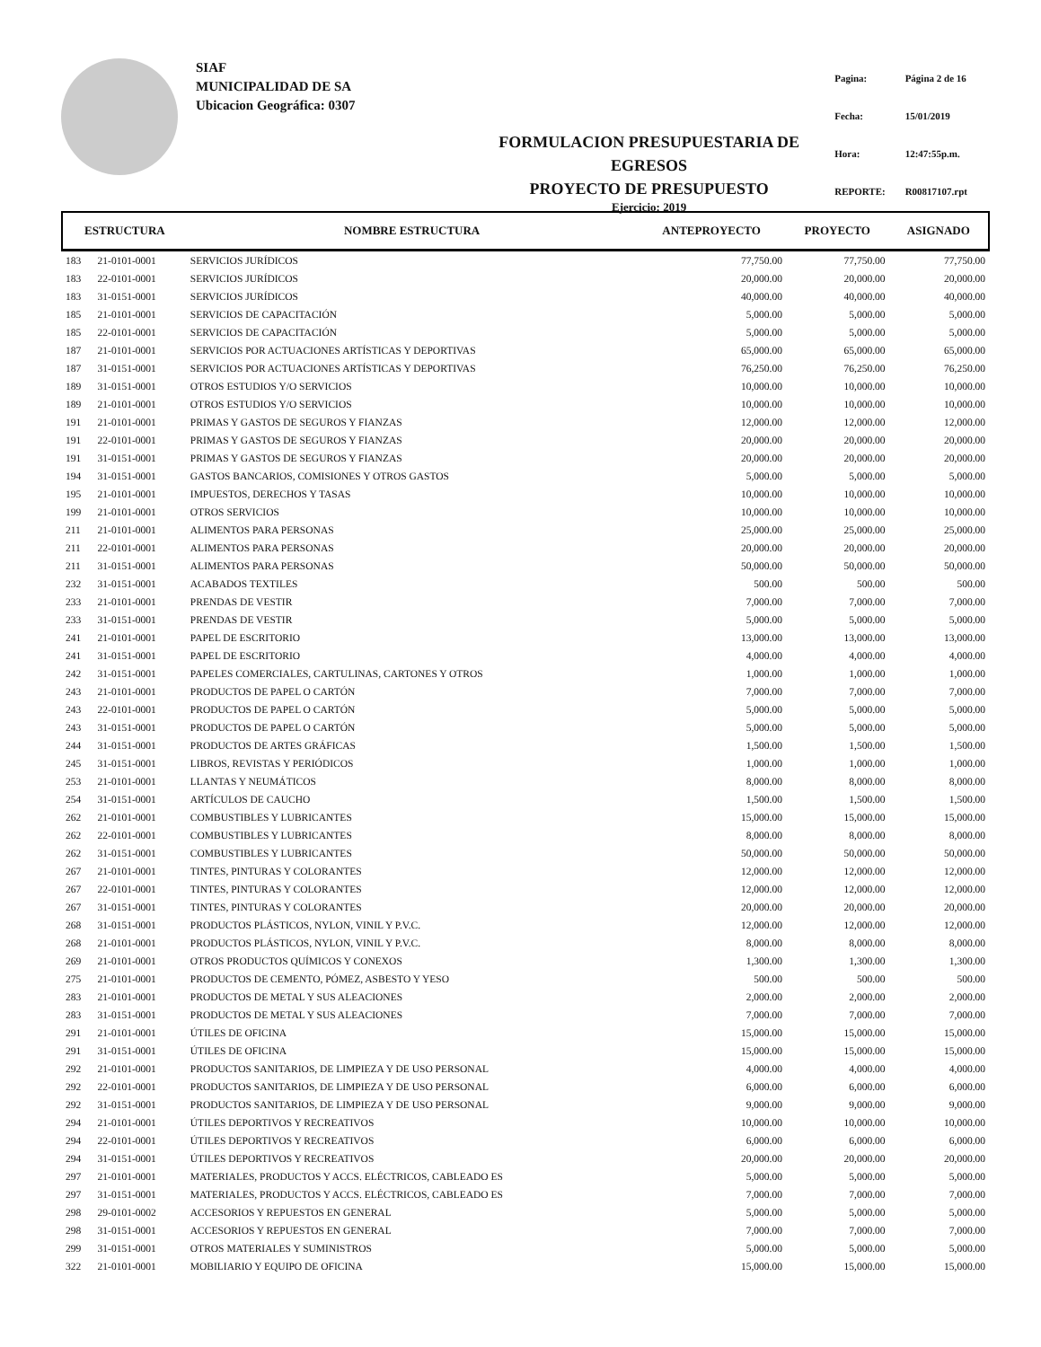SIAF
MUNICIPALIDAD DE SA
Ubicacion Geográfica: 0307
FORMULACION PRESUPUESTARIA DE EGRESOS
PROYECTO DE PRESUPUESTO
Ejercicio: 2019
| Pagina: | Página 2 de 16 |
| Fecha: | 15/01/2019 |
| Hora: | 12:47:55p.m. |
| REPORTE: | R00817107.rpt |
| ESTRUCTURA | | NOMBRE ESTRUCTURA | ANTEPROYECTO | PROYECTO | ASIGNADO |
| --- | --- | --- | --- | --- | --- |
| 183 | 21-0101-0001 | SERVICIOS JURÍDICOS | 77,750.00 | 77,750.00 | 77,750.00 |
| 183 | 22-0101-0001 | SERVICIOS JURÍDICOS | 20,000.00 | 20,000.00 | 20,000.00 |
| 183 | 31-0151-0001 | SERVICIOS JURÍDICOS | 40,000.00 | 40,000.00 | 40,000.00 |
| 185 | 21-0101-0001 | SERVICIOS DE CAPACITACIÓN | 5,000.00 | 5,000.00 | 5,000.00 |
| 185 | 22-0101-0001 | SERVICIOS DE CAPACITACIÓN | 5,000.00 | 5,000.00 | 5,000.00 |
| 187 | 21-0101-0001 | SERVICIOS POR ACTUACIONES ARTÍSTICAS Y DEPORTIVAS | 65,000.00 | 65,000.00 | 65,000.00 |
| 187 | 31-0151-0001 | SERVICIOS POR ACTUACIONES ARTÍSTICAS Y DEPORTIVAS | 76,250.00 | 76,250.00 | 76,250.00 |
| 189 | 31-0151-0001 | OTROS ESTUDIOS Y/O SERVICIOS | 10,000.00 | 10,000.00 | 10,000.00 |
| 189 | 21-0101-0001 | OTROS ESTUDIOS Y/O SERVICIOS | 10,000.00 | 10,000.00 | 10,000.00 |
| 191 | 21-0101-0001 | PRIMAS Y GASTOS DE SEGUROS Y FIANZAS | 12,000.00 | 12,000.00 | 12,000.00 |
| 191 | 22-0101-0001 | PRIMAS Y GASTOS DE SEGUROS Y FIANZAS | 20,000.00 | 20,000.00 | 20,000.00 |
| 191 | 31-0151-0001 | PRIMAS Y GASTOS DE SEGUROS Y FIANZAS | 20,000.00 | 20,000.00 | 20,000.00 |
| 194 | 31-0151-0001 | GASTOS BANCARIOS, COMISIONES Y OTROS GASTOS | 5,000.00 | 5,000.00 | 5,000.00 |
| 195 | 21-0101-0001 | IMPUESTOS, DERECHOS Y TASAS | 10,000.00 | 10,000.00 | 10,000.00 |
| 199 | 21-0101-0001 | OTROS SERVICIOS | 10,000.00 | 10,000.00 | 10,000.00 |
| 211 | 21-0101-0001 | ALIMENTOS PARA PERSONAS | 25,000.00 | 25,000.00 | 25,000.00 |
| 211 | 22-0101-0001 | ALIMENTOS PARA PERSONAS | 20,000.00 | 20,000.00 | 20,000.00 |
| 211 | 31-0151-0001 | ALIMENTOS PARA PERSONAS | 50,000.00 | 50,000.00 | 50,000.00 |
| 232 | 31-0151-0001 | ACABADOS TEXTILES | 500.00 | 500.00 | 500.00 |
| 233 | 21-0101-0001 | PRENDAS DE VESTIR | 7,000.00 | 7,000.00 | 7,000.00 |
| 233 | 31-0151-0001 | PRENDAS DE VESTIR | 5,000.00 | 5,000.00 | 5,000.00 |
| 241 | 21-0101-0001 | PAPEL DE ESCRITORIO | 13,000.00 | 13,000.00 | 13,000.00 |
| 241 | 31-0151-0001 | PAPEL DE ESCRITORIO | 4,000.00 | 4,000.00 | 4,000.00 |
| 242 | 31-0151-0001 | PAPELES COMERCIALES, CARTULINAS, CARTONES Y OTROS | 1,000.00 | 1,000.00 | 1,000.00 |
| 243 | 21-0101-0001 | PRODUCTOS DE PAPEL O CARTÓN | 7,000.00 | 7,000.00 | 7,000.00 |
| 243 | 22-0101-0001 | PRODUCTOS DE PAPEL O CARTÓN | 5,000.00 | 5,000.00 | 5,000.00 |
| 243 | 31-0151-0001 | PRODUCTOS DE PAPEL O CARTÓN | 5,000.00 | 5,000.00 | 5,000.00 |
| 244 | 31-0151-0001 | PRODUCTOS DE ARTES GRÁFICAS | 1,500.00 | 1,500.00 | 1,500.00 |
| 245 | 31-0151-0001 | LIBROS, REVISTAS Y PERIÓDICOS | 1,000.00 | 1,000.00 | 1,000.00 |
| 253 | 21-0101-0001 | LLANTAS Y NEUMÁTICOS | 8,000.00 | 8,000.00 | 8,000.00 |
| 254 | 31-0151-0001 | ARTÍCULOS DE CAUCHO | 1,500.00 | 1,500.00 | 1,500.00 |
| 262 | 21-0101-0001 | COMBUSTIBLES Y LUBRICANTES | 15,000.00 | 15,000.00 | 15,000.00 |
| 262 | 22-0101-0001 | COMBUSTIBLES Y LUBRICANTES | 8,000.00 | 8,000.00 | 8,000.00 |
| 262 | 31-0151-0001 | COMBUSTIBLES Y LUBRICANTES | 50,000.00 | 50,000.00 | 50,000.00 |
| 267 | 21-0101-0001 | TINTES, PINTURAS Y COLORANTES | 12,000.00 | 12,000.00 | 12,000.00 |
| 267 | 22-0101-0001 | TINTES, PINTURAS Y COLORANTES | 12,000.00 | 12,000.00 | 12,000.00 |
| 267 | 31-0151-0001 | TINTES, PINTURAS Y COLORANTES | 20,000.00 | 20,000.00 | 20,000.00 |
| 268 | 31-0151-0001 | PRODUCTOS PLÁSTICOS, NYLON, VINIL Y P.V.C. | 12,000.00 | 12,000.00 | 12,000.00 |
| 268 | 21-0101-0001 | PRODUCTOS PLÁSTICOS, NYLON, VINIL Y P.V.C. | 8,000.00 | 8,000.00 | 8,000.00 |
| 269 | 21-0101-0001 | OTROS PRODUCTOS QUÍMICOS Y CONEXOS | 1,300.00 | 1,300.00 | 1,300.00 |
| 275 | 21-0101-0001 | PRODUCTOS DE CEMENTO, PÓMEZ, ASBESTO Y YESO | 500.00 | 500.00 | 500.00 |
| 283 | 21-0101-0001 | PRODUCTOS DE METAL Y SUS ALEACIONES | 2,000.00 | 2,000.00 | 2,000.00 |
| 283 | 31-0151-0001 | PRODUCTOS DE METAL Y SUS ALEACIONES | 7,000.00 | 7,000.00 | 7,000.00 |
| 291 | 21-0101-0001 | ÚTILES DE OFICINA | 15,000.00 | 15,000.00 | 15,000.00 |
| 291 | 31-0151-0001 | ÚTILES DE OFICINA | 15,000.00 | 15,000.00 | 15,000.00 |
| 292 | 21-0101-0001 | PRODUCTOS SANITARIOS, DE LIMPIEZA Y DE USO PERSONAL | 4,000.00 | 4,000.00 | 4,000.00 |
| 292 | 22-0101-0001 | PRODUCTOS SANITARIOS, DE LIMPIEZA Y DE USO PERSONAL | 6,000.00 | 6,000.00 | 6,000.00 |
| 292 | 31-0151-0001 | PRODUCTOS SANITARIOS, DE LIMPIEZA Y DE USO PERSONAL | 9,000.00 | 9,000.00 | 9,000.00 |
| 294 | 21-0101-0001 | ÚTILES DEPORTIVOS Y RECREATIVOS | 10,000.00 | 10,000.00 | 10,000.00 |
| 294 | 22-0101-0001 | ÚTILES DEPORTIVOS Y RECREATIVOS | 6,000.00 | 6,000.00 | 6,000.00 |
| 294 | 31-0151-0001 | ÚTILES DEPORTIVOS Y RECREATIVOS | 20,000.00 | 20,000.00 | 20,000.00 |
| 297 | 21-0101-0001 | MATERIALES, PRODUCTOS Y ACCS. ELÉCTRICOS, CABLEADO ES | 5,000.00 | 5,000.00 | 5,000.00 |
| 297 | 31-0151-0001 | MATERIALES, PRODUCTOS Y ACCS. ELÉCTRICOS, CABLEADO ES | 7,000.00 | 7,000.00 | 7,000.00 |
| 298 | 29-0101-0002 | ACCESORIOS Y REPUESTOS EN GENERAL | 5,000.00 | 5,000.00 | 5,000.00 |
| 298 | 31-0151-0001 | ACCESORIOS Y REPUESTOS EN GENERAL | 7,000.00 | 7,000.00 | 7,000.00 |
| 299 | 31-0151-0001 | OTROS MATERIALES Y SUMINISTROS | 5,000.00 | 5,000.00 | 5,000.00 |
| 322 | 21-0101-0001 | MOBILIARIO Y EQUIPO DE OFICINA | 15,000.00 | 15,000.00 | 15,000.00 |